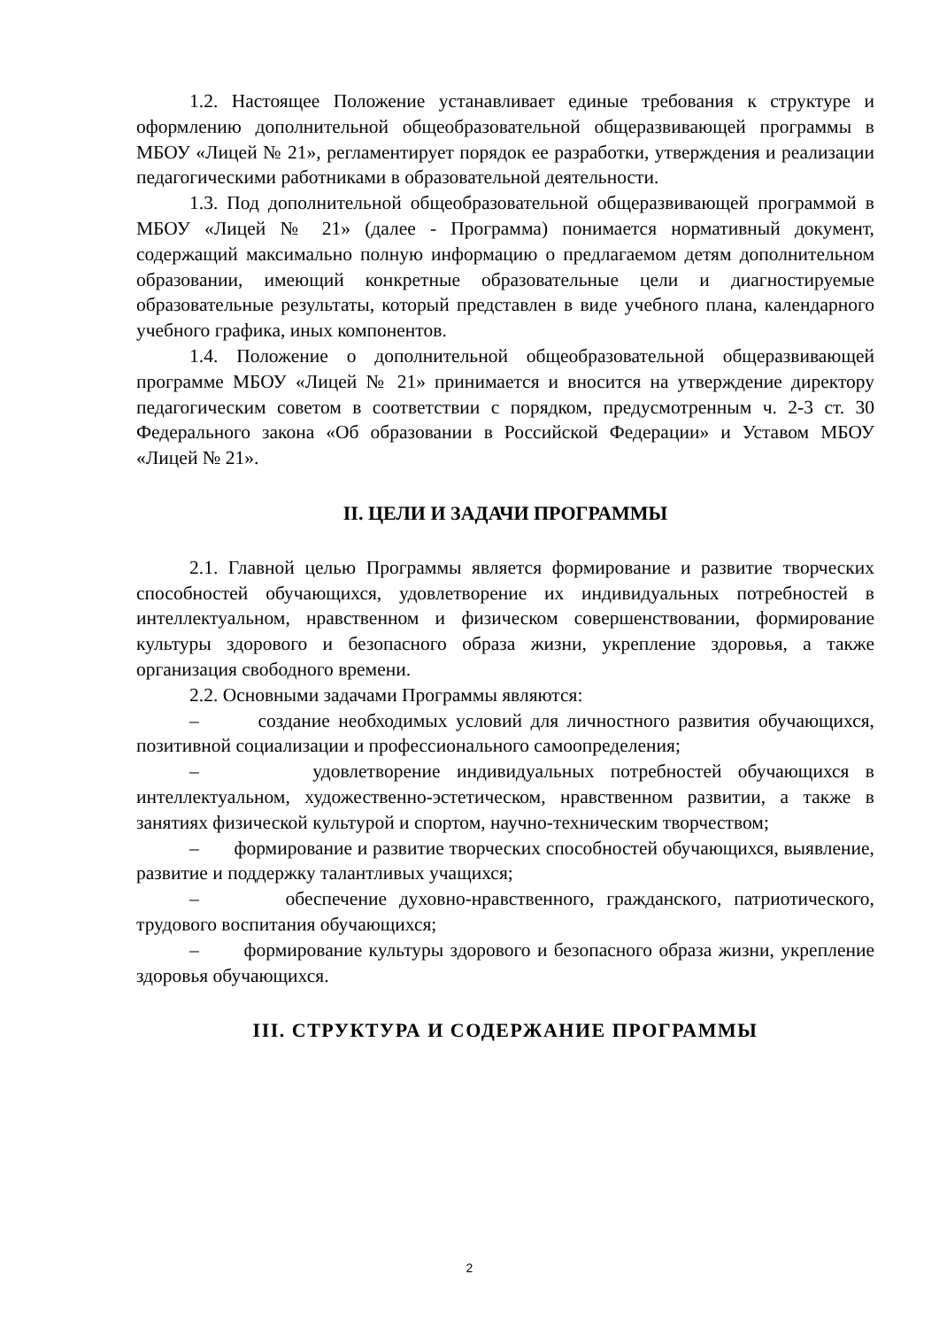1.2. Настоящее Положение устанавливает единые требования к структуре и оформлению дополнительной общеобразовательной общеразвивающей программы в МБОУ «Лицей № 21», регламентирует порядок ее разработки, утверждения и реализации педагогическими работниками в образовательной деятельности.
1.3. Под дополнительной общеобразовательной общеразвивающей программой в МБОУ «Лицей № 21» (далее - Программа) понимается нормативный документ, содержащий максимально полную информацию о предлагаемом детям дополнительном образовании, имеющий конкретные образовательные цели и диагностируемые образовательные результаты, который представлен в виде учебного плана, календарного учебного графика, иных компонентов.
1.4. Положение о дополнительной общеобразовательной общеразвивающей программе МБОУ «Лицей № 21» принимается и вносится на утверждение директору педагогическим советом в соответствии с порядком, предусмотренным ч. 2-3 ст. 30 Федерального закона «Об образовании в Российской Федерации» и Уставом МБОУ «Лицей № 21».
II. ЦЕЛИ И ЗАДАЧИ ПРОГРАММЫ
2.1. Главной целью Программы является формирование и развитие творческих способностей обучающихся, удовлетворение их индивидуальных потребностей в интеллектуальном, нравственном и физическом совершенствовании, формирование культуры здорового и безопасного образа жизни, укрепление здоровья, а также организация свободного времени.
2.2. Основными задачами Программы являются:
– создание необходимых условий для личностного развития обучающихся, позитивной социализации и профессионального самоопределения;
– удовлетворение индивидуальных потребностей обучающихся в интеллектуальном, художественно-эстетическом, нравственном развитии, а также в занятиях физической культурой и спортом, научно-техническим творчеством;
– формирование и развитие творческих способностей обучающихся, выявление, развитие и поддержку талантливых учащихся;
– обеспечение духовно-нравственного, гражданского, патриотического, трудового воспитания обучающихся;
– формирование культуры здорового и безопасного образа жизни, укрепление здоровья обучающихся.
III. СТРУКТУРА И СОДЕРЖАНИЕ ПРОГРАММЫ
2